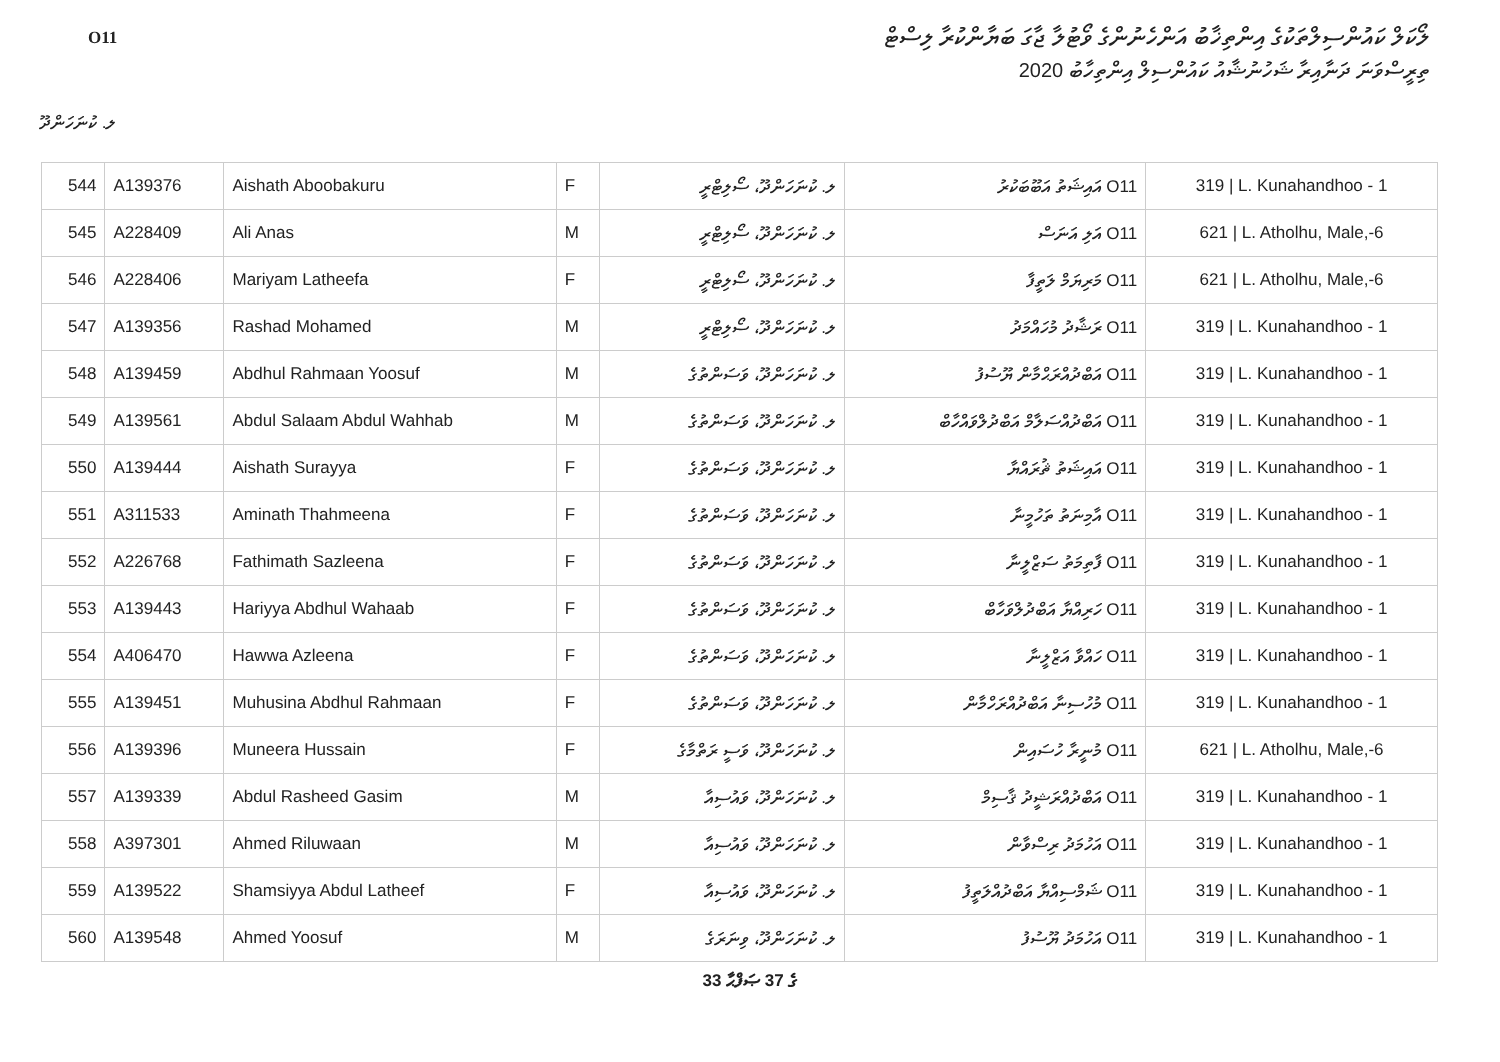O11
ލޯކަލް ކައުންސިލްތަކުގެ އިންތިޚާބު އަންހެނުންގެ ވޯޓުލާ ޖާގަ ބަޔާންކުރާ ލިސްޓް
ތިރީސްވަނަ ދަނާއިރާ ޝަހުނުޝާއު ކައުންސިލް އިންތިހާބު 2020
ލ. ކުނަހަންދޫ
| 544 | A139376 | Aishath Aboobakuru | F | ލ. ކުނަހަންދޫ، ސޯލިޓްރީ | O11 އައިޝަތު އަބޫބަކުރު | 319 / L. Kunahandhoo - 1 |
| 545 | A228409 | Ali Anas | M | ލ. ކުނަހަންދޫ، ސޯލިޓްރީ | O11 އަލި އަނަސް | 621 / L. Atholhu, Male,-6 |
| 546 | A228406 | Mariyam Latheefa | F | ލ. ކުނަހަންދޫ، ސޯލިޓްރީ | O11 މަރިޔަމް ލަތީފާ | 621 / L. Atholhu, Male,-6 |
| 547 | A139356 | Rashad Mohamed | M | ލ. ކުނަހަންދޫ، ސޯލިޓްރީ | O11 ރަޝާދު މުހައްމަދު | 319 / L. Kunahandhoo - 1 |
| 548 | A139459 | Abdhul Rahmaan Yoosuf | M | ލ. ކުނަހަންދޫ، ވަސަންތުގެ | O11 އަބްދުއްރަޙްމާން ޔޫސުފު | 319 / L. Kunahandhoo - 1 |
| 549 | A139561 | Abdul Salaam Abdul Wahhab | M | ލ. ކުނަހަންދޫ، ވަސަންތުގެ | O11 އަބްދުއްސަލާމް އަބްދުލްވައްހާބް | 319 / L. Kunahandhoo - 1 |
| 550 | A139444 | Aishath Surayya | F | ލ. ކުނަހަންދޫ، ވަސަންތުގެ | O11 އައިޝަތު ޘުރައްޔާ | 319 / L. Kunahandhoo - 1 |
| 551 | A311533 | Aminath Thahmeena | F | ލ. ކުނަހަންދޫ، ވަސަންތުގެ | O11 އާމިނަތު ތަހުމީނާ | 319 / L. Kunahandhoo - 1 |
| 552 | A226768 | Fathimath Sazleena | F | ލ. ކުނަހަންދޫ، ވަސަންތުގެ | O11 ފާތިމަތު ސަޒްލީނާ | 319 / L. Kunahandhoo - 1 |
| 553 | A139443 | Hariyya Abdhul Wahaab | F | ލ. ކުނަހަންދޫ، ވަސަންތުގެ | O11 ހަރިއްޔާ އަބްދުލްވަހާބް | 319 / L. Kunahandhoo - 1 |
| 554 | A406470 | Hawwa Azleena | F | ލ. ކުނަހަންދޫ، ވަސަންތުގެ | O11 ހައްވާ އަޒްލީނާ | 319 / L. Kunahandhoo - 1 |
| 555 | A139451 | Muhusina Abdhul Rahmaan | F | ލ. ކުނަހަންދޫ، ވަސަންތުގެ | O11 މުހުސިނާ އަބްދުއްރަހްމާން | 319 / L. Kunahandhoo - 1 |
| 556 | A139396 | Muneera Hussain | F | ލ. ކުނަހަންދޫ، ވަސީ ރަތްމާގެ | O11 މުނީރާ ހުސައިން | 621 / L. Atholhu, Male,-6 |
| 557 | A139339 | Abdul Rasheed Gasim | M | ލ. ކުނަހަންދޫ، ވައުސިއާ | O11 އަބްދުއްރަޝީދު ޤާސިމް | 319 / L. Kunahandhoo - 1 |
| 558 | A397301 | Ahmed Riluwaan | M | ލ. ކުނަހަންދޫ، ވައުސިއާ | O11 އަހުމަދު ރިސްވާން | 319 / L. Kunahandhoo - 1 |
| 559 | A139522 | Shamsiyya Abdul Latheef | F | ލ. ކުނަހަންދޫ، ވައުސިއާ | O11 ޝަމްސިއްޔާ އަބްދުއްލަތީފު | 319 / L. Kunahandhoo - 1 |
| 560 | A139548 | Ahmed Yoosuf | M | ލ. ކުނަހަންދޫ، ވިނަރަގެ | O11 އަހުމަދު ޔޫސުފު | 319 / L. Kunahandhoo - 1 |
33 ގެ 37 ޞަފްޙާ